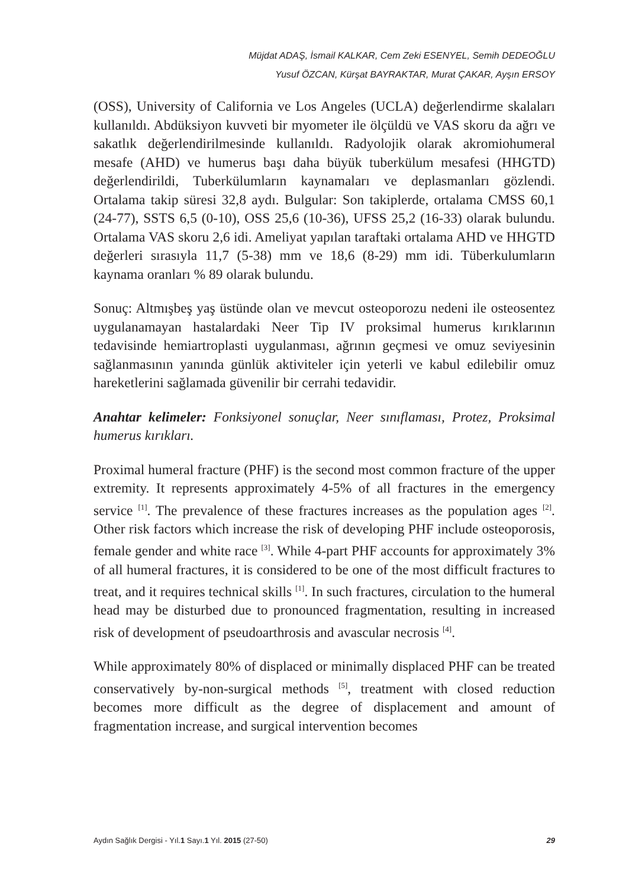Müjdat ADAŞ, İsmail KALKAR, Cem Zeki ESENYEL, Semih DEDEOĞLU
Yusuf ÖZCAN, Kürşat BAYRAKTAR, Murat ÇAKAR, Ayşın ERSOY
(OSS), University of California ve Los Angeles (UCLA) değerlendirme skalaları kullanıldı. Abdüksiyon kuvveti bir myometer ile ölçüldü ve VAS skoru da ağrı ve sakatlık değerlendirilmesinde kullanıldı. Radyolojik olarak akromiohumeral mesafe (AHD) ve humerus başı daha büyük tuberkülum mesafesi (HHGTD) değerlendirildi, Tuberkülumların kaynamaları ve deplasmanları gözlendi. Ortalama takip süresi 32,8 aydı. Bulgular: Son takiplerde, ortalama CMSS 60,1 (24-77), SSTS 6,5 (0-10), OSS 25,6 (10-36), UFSS 25,2 (16-33) olarak bulundu. Ortalama VAS skoru 2,6 idi. Ameliyat yapılan taraftaki ortalama AHD ve HHGTD değerleri sırasıyla 11,7 (5-38) mm ve 18,6 (8-29) mm idi. Tüberkulumların kaynama oranları % 89 olarak bulundu.
Sonuç: Altmışbeş yaş üstünde olan ve mevcut osteoporozu nedeni ile osteosentez uygulanamayan hastalardaki Neer Tip IV proksimal humerus kırıklarının tedavisinde hemiartroplasti uygulanması, ağrının geçmesi ve omuz seviyesinin sağlanmasının yanında günlük aktiviteler için yeterli ve kabul edilebilir omuz hareketlerini sağlamada güvenilir bir cerrahi tedavidir.
Anahtar kelimeler: Fonksiyonel sonuçlar, Neer sınıflaması, Protez, Proksimal humerus kırıkları.
Proximal humeral fracture (PHF) is the second most common fracture of the upper extremity. It represents approximately 4-5% of all fractures in the emergency service <sup>[1]</sup>. The prevalence of these fractures increases as the population ages <sup>[2]</sup>. Other risk factors which increase the risk of developing PHF include osteoporosis, female gender and white race <sup>[3]</sup>. While 4-part PHF accounts for approximately 3% of all humeral fractures, it is considered to be one of the most difficult fractures to treat, and it requires technical skills <sup>[1]</sup>. In such fractures, circulation to the humeral head may be disturbed due to pronounced fragmentation, resulting in increased risk of development of pseudoarthrosis and avascular necrosis <sup>[4]</sup>.
While approximately 80% of displaced or minimally displaced PHF can be treated conservatively by-non-surgical methods <sup>[5]</sup>, treatment with closed reduction becomes more difficult as the degree of displacement and amount of fragmentation increase, and surgical intervention becomes
Aydın Sağlık Dergisi - Yıl.1 Sayı.1 Yıl. 2015 (27-50) 29